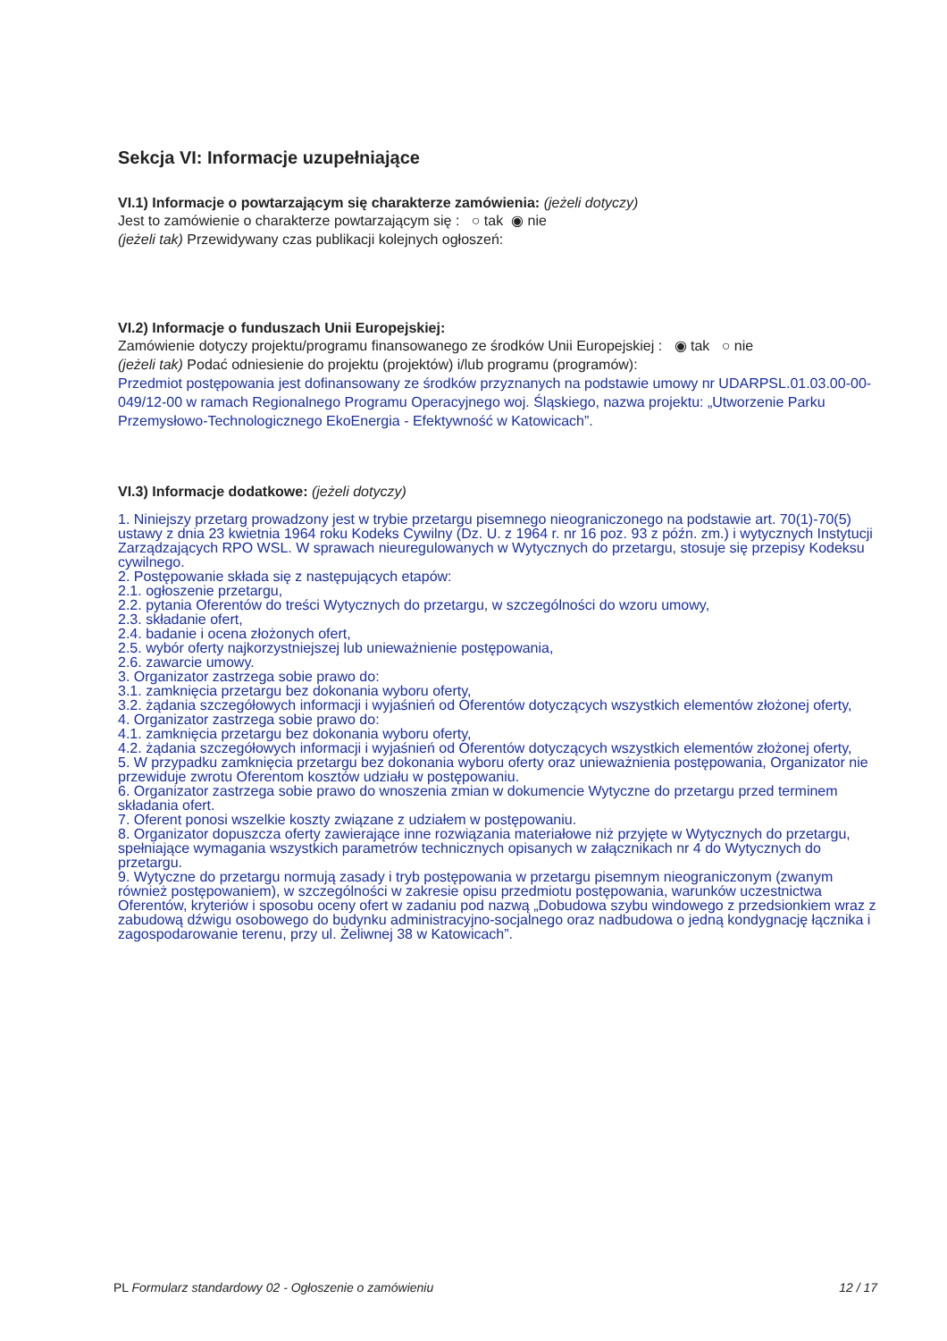Sekcja VI: Informacje uzupełniające
VI.1) Informacje o powtarzającym się charakterze zamówienia: (jeżeli dotyczy)
Jest to zamówienie o charakterze powtarzającym się : ○ tak ◉ nie
(jeżeli tak) Przewidywany czas publikacji kolejnych ogłoszeń:
VI.2) Informacje o funduszach Unii Europejskiej:
Zamówienie dotyczy projektu/programu finansowanego ze środków Unii Europejskiej : ◉ tak ○ nie
(jeżeli tak) Podać odniesienie do projektu (projektów) i/lub programu (programów):
Przedmiot postępowania jest dofinansowany ze środków przyznanych na podstawie umowy nr UDARPSL.01.03.00-00-049/12-00 w ramach Regionalnego Programu Operacyjnego woj. Śląskiego, nazwa projektu: „Utworzenie Parku Przemysłowo-Technologicznego EkoEnergia - Efektywność w Katowicach”.
VI.3) Informacje dodatkowe: (jeżeli dotyczy)
1. Niniejszy przetarg prowadzony jest w trybie przetargu pisemnego nieograniczonego na podstawie art. 70(1)-70(5) ustawy z dnia 23 kwietnia 1964 roku Kodeks Cywilny (Dz. U. z 1964 r. nr 16 poz. 93 z późn. zm.) i wytycznych Instytucji Zarządzających RPO WSL. W sprawach nieuregulowanych w Wytycznych do przetargu, stosuje się przepisy Kodeksu cywilnego.
2. Postępowanie składa się z następujących etapów:
2.1. ogłoszenie przetargu,
2.2. pytania Oferentów do treści Wytycznych do przetargu, w szczególności do wzoru umowy,
2.3. składanie ofert,
2.4. badanie i ocena złożonych ofert,
2.5. wybór oferty najkorzystniejszej lub unieważnienie postępowania,
2.6. zawarcie umowy.
3. Organizator zastrzega sobie prawo do:
3.1. zamknięcia przetargu bez dokonania wyboru oferty,
3.2. żądania szczegółowych informacji i wyjaśnień od Oferentów dotyczących wszystkich elementów złożonej oferty,
4. Organizator zastrzega sobie prawo do:
4.1. zamknięcia przetargu bez dokonania wyboru oferty,
4.2. żądania szczegółowych informacji i wyjaśnień od Oferentów dotyczących wszystkich elementów złożonej oferty,
5. W przypadku zamknięcia przetargu bez dokonania wyboru oferty oraz unieważnienia postępowania, Organizator nie przewiduje zwrotu Oferentom kosztów udziału w postępowaniu.
6. Organizator zastrzega sobie prawo do wnoszenia zmian w dokumencie Wytyczne do przetargu przed terminem składania ofert.
7. Oferent ponosi wszelkie koszty związane z udziałem w postępowaniu.
8. Organizator dopuszcza oferty zawierające inne rozwiązania materiałowe niż przyjęte w Wytycznych do przetargu, spełniające wymagania wszystkich parametrów technicznych opisanych w załącznikach nr 4 do Wytycznych do przetargu.
9. Wytyczne do przetargu normują zasady i tryb postępowania w przetargu pisemnym nieograniczonym (zwanym również postępowaniem), w szczególności w zakresie opisu przedmiotu postępowania, warunków uczestnictwa Oferentów, kryteriów i sposobu oceny ofert w zadaniu pod nazwą „Dobudowa szybu windowego z przedsionkiem wraz z zabudową dźwigu osobowego do budynku administracyjno-socjalnego oraz nadbudowa o jedną kondygnację łącznika i zagospodarowanie terenu, przy ul. Żeliwnej 38 w Katowicach”.
PL Formularz standardowy 02 - Ogłoszenie o zamówieniu 12 / 17